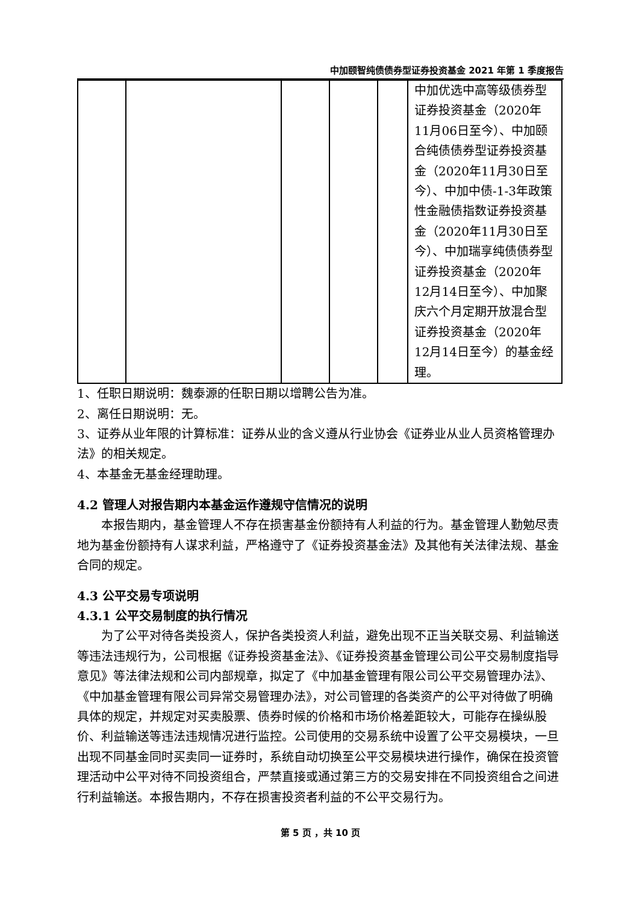中加颐智纯债债券型证券投资基金 2021 年第 1 季度报告
| | | | | | 中加优选中高等级债券型证券投资基金（2020年11月06日至今）、中加颐合纯债债券型证券投资基金（2020年11月30日至今）、中加中债-1-3年政策性金融债指数证券投资基金（2020年11月30日至今）、中加瑞享纯债债券型证券投资基金（2020年12月14日至今）、中加聚庆六个月定期开放混合型证券投资基金（2020年12月14日至今）的基金经理。 |
1、任职日期说明：魏泰源的任职日期以增聘公告为准。
2、离任日期说明：无。
3、证券从业年限的计算标准：证券从业的含义遵从行业协会《证券业从业人员资格管理办法》的相关规定。
4、本基金无基金经理助理。
4.2 管理人对报告期内本基金运作遵规守信情况的说明
本报告期内，基金管理人不存在损害基金份额持有人利益的行为。基金管理人勤勉尽责地为基金份额持有人谋求利益，严格遵守了《证券投资基金法》及其他有关法律法规、基金合同的规定。
4.3 公平交易专项说明
4.3.1 公平交易制度的执行情况
为了公平对待各类投资人，保护各类投资人利益，避免出现不正当关联交易、利益输送等违法违规行为，公司根据《证券投资基金法》、《证券投资基金管理公司公平交易制度指导意见》等法律法规和公司内部规章，拟定了《中加基金管理有限公司公平交易管理办法》、《中加基金管理有限公司异常交易管理办法》，对公司管理的各类资产的公平对待做了明确具体的规定，并规定对买卖股票、债券时候的价格和市场价格差距较大，可能存在操纵股价、利益输送等违法违规情况进行监控。公司使用的交易系统中设置了公平交易模块，一旦出现不同基金同时买卖同一证券时，系统自动切换至公平交易模块进行操作，确保在投资管理活动中公平对待不同投资组合，严禁直接或通过第三方的交易安排在不同投资组合之间进行利益输送。本报告期内，不存在损害投资者利益的不公平交易行为。
第 5 页 ，共 10 页